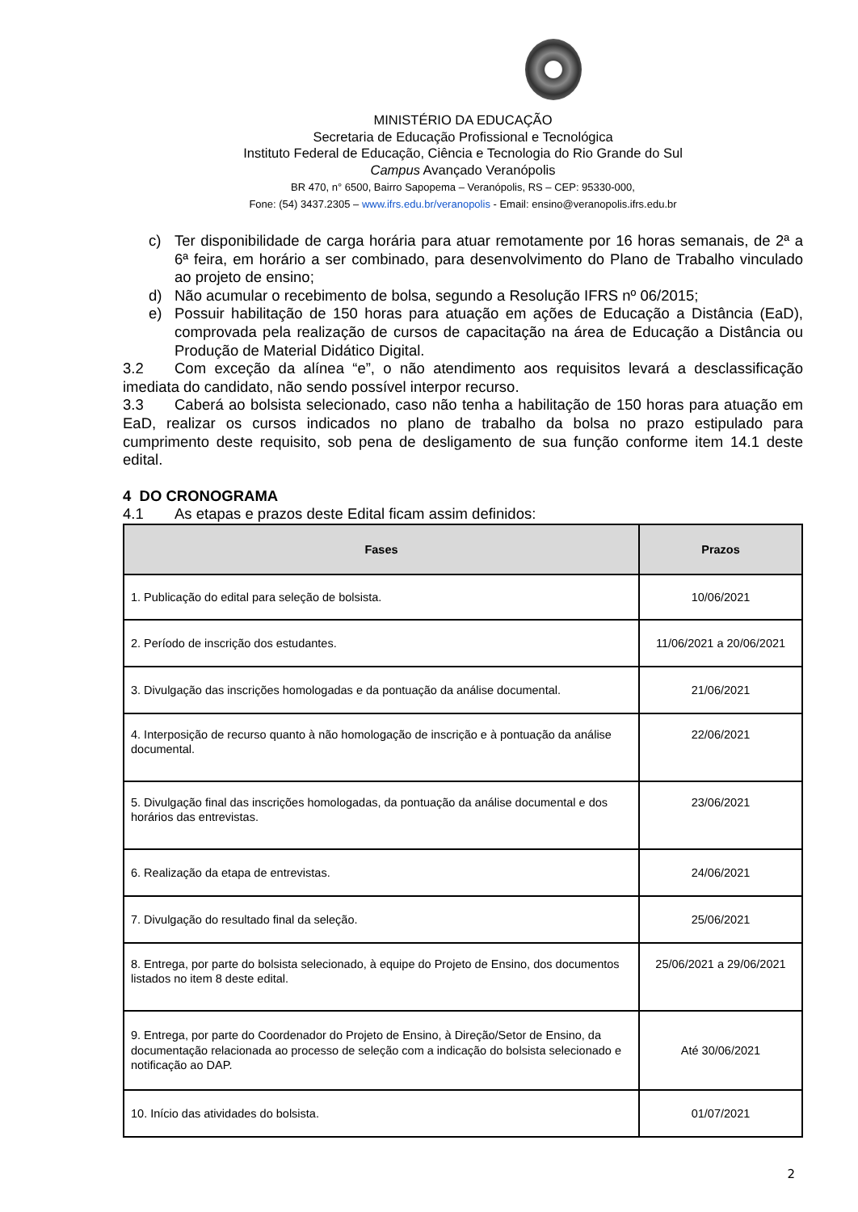MINISTÉRIO DA EDUCAÇÃO
Secretaria de Educação Profissional e Tecnológica
Instituto Federal de Educação, Ciência e Tecnologia do Rio Grande do Sul
Campus Avançado Veranópolis
BR 470, n° 6500, Bairro Sapopema – Veranópolis, RS – CEP: 95330-000,
Fone: (54) 3437.2305 – www.ifrs.edu.br/veranopolis - Email: ensino@veranopolis.ifrs.edu.br
c) Ter disponibilidade de carga horária para atuar remotamente por 16 horas semanais, de 2ª a 6ª feira, em horário a ser combinado, para desenvolvimento do Plano de Trabalho vinculado ao projeto de ensino;
d) Não acumular o recebimento de bolsa, segundo a Resolução IFRS nº 06/2015;
e) Possuir habilitação de 150 horas para atuação em ações de Educação a Distância (EaD), comprovada pela realização de cursos de capacitação na área de Educação a Distância ou Produção de Material Didático Digital.
3.2 Com exceção da alínea “e”, o não atendimento aos requisitos levará a desclassificação imediata do candidato, não sendo possível interpor recurso.
3.3 Caberá ao bolsista selecionado, caso não tenha a habilitação de 150 horas para atuação em EaD, realizar os cursos indicados no plano de trabalho da bolsa no prazo estipulado para cumprimento deste requisito, sob pena de desligamento de sua função conforme item 14.1 deste edital.
4 DO CRONOGRAMA
4.1 As etapas e prazos deste Edital ficam assim definidos:
| Fases | Prazos |
| --- | --- |
| 1. Publicação do edital para seleção de bolsista. | 10/06/2021 |
| 2. Período de inscrição dos estudantes. | 11/06/2021 a 20/06/2021 |
| 3. Divulgação das inscrições homologadas e da pontuação da análise documental. | 21/06/2021 |
| 4. Interposição de recurso quanto à não homologação de inscrição e à pontuação da análise documental. | 22/06/2021 |
| 5. Divulgação final das inscrições homologadas, da pontuação da análise documental e dos horários das entrevistas. | 23/06/2021 |
| 6. Realização da etapa de entrevistas. | 24/06/2021 |
| 7. Divulgação do resultado final da seleção. | 25/06/2021 |
| 8. Entrega, por parte do bolsista selecionado, à equipe do Projeto de Ensino, dos documentos listados no item 8 deste edital. | 25/06/2021 a 29/06/2021 |
| 9. Entrega, por parte do Coordenador do Projeto de Ensino, à Direção/Setor de Ensino, da documentação relacionada ao processo de seleção com a indicação do bolsista selecionado e notificação ao DAP. | Até 30/06/2021 |
| 10. Início das atividades do bolsista. | 01/07/2021 |
2